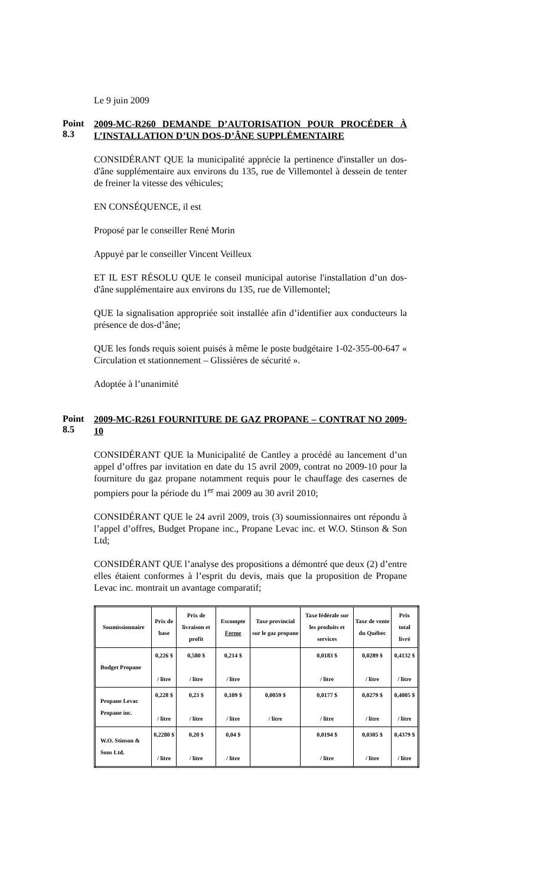Le 9 juin 2009
Point 8.3
2009-MC-R260 DEMANDE D’AUTORISATION POUR PROCÉDER À L’INSTALLATION D’UN DOS-D’ÂNE SUPPLÉMENTAIRE
CONSIDÉRANT QUE la municipalité apprécie la pertinence d'installer un dos-d'âne supplémentaire aux environs du 135, rue de Villemontel à dessein de tenter de freiner la vitesse des véhicules;
EN CONSÉQUENCE, il est
Proposé par le conseiller René Morin
Appuyé par le conseiller Vincent Veilleux
ET IL EST RÉSOLU QUE le conseil municipal autorise l'installation d’un dos-d'âne supplémentaire aux environs du 135, rue de Villemontel;
QUE la signalisation appropriée soit installée afin d’identifier aux conducteurs la présence de dos-d’âne;
QUE les fonds requis soient puisés à même le poste budgétaire 1-02-355-00-647 « Circulation et stationnement – Glissières de sécurité ».
Adoptée à l’unanimité
Point 8.5
2009-MC-R261 FOURNITURE DE GAZ PROPANE – CONTRAT NO 2009-10
CONSIDÉRANT QUE la Municipalité de Cantley a procédé au lancement d’un appel d’offres par invitation en date du 15 avril 2009, contrat no 2009-10 pour la fourniture du gaz propane notamment requis pour le chauffage des casernes de pompiers pour la période du 1<sup>er</sup> mai 2009 au 30 avril 2010;
CONSIDÉRANT QUE le 24 avril 2009, trois (3) soumissionnaires ont répondu à l’appel d’offres, Budget Propane inc., Propane Levac inc. et W.O. Stinson & Son Ltd;
CONSIDÉRANT QUE l’analyse des propositions a démontré que deux (2) d’entre elles étaient conformes à l’esprit du devis, mais que la proposition de Propane Levac inc. montrait un avantage comparatif;
| Soumissionnaire | Prix de base | Prix de livraison et profit | Escompte Ferme | Taxe provincial sur le gaz propane | Taxe fédérale sur les produits et services | Taxe de vente du Québec | Prix total livré |
| --- | --- | --- | --- | --- | --- | --- | --- |
| Budget Propane | 0,226 $ / litre | 0,580 $ / litre | 0,214 $ / litre | | 0,0183 $ / litre | 0,0289 $ / litre | 0,4132 $ / litre |
| Propane Levac Propane inc. | 0,228 $ / litre | 0,23 $ / litre | 0,109 $ / litre | 0,0059 $ / litre | 0,0177 $ / litre | 0,0279 $ / litre | 0,4005 $ / litre |
| W.O. Stinson & Sons Ltd. | 0,2280 $ / litre | 0,20 $ / litre | 0,04 $ / litre | | 0,0194 $ / litre | 0,0305 $ / litre | 0,4379 $ / litre |